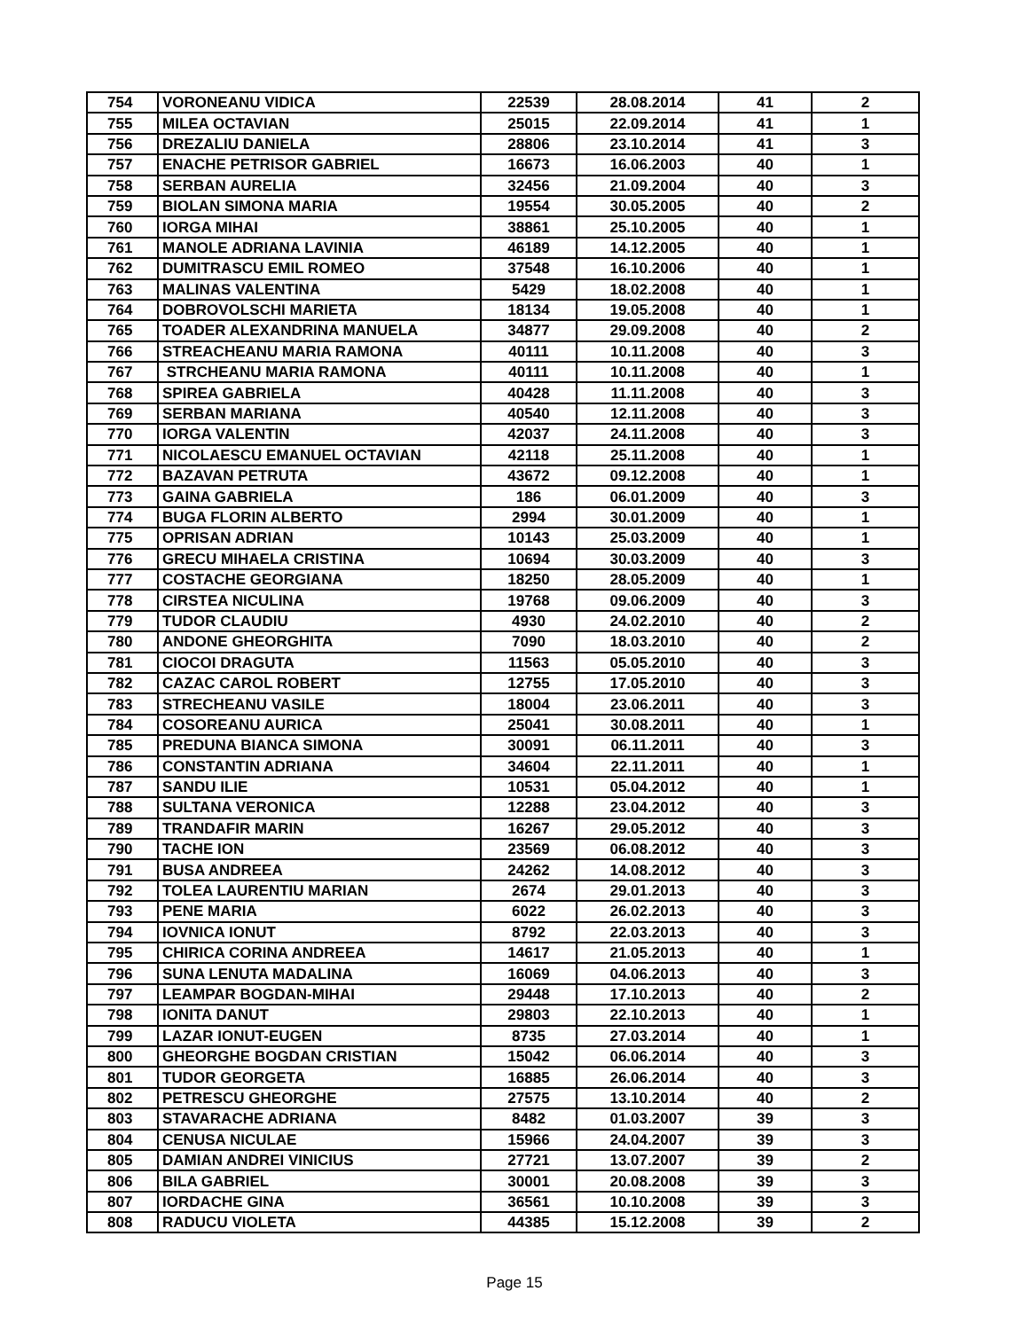| 754 | VORONEANU VIDICA | 22539 | 28.08.2014 | 41 | 2 |
| 755 | MILEA OCTAVIAN | 25015 | 22.09.2014 | 41 | 1 |
| 756 | DREZALIU DANIELA | 28806 | 23.10.2014 | 41 | 3 |
| 757 | ENACHE PETRISOR GABRIEL | 16673 | 16.06.2003 | 40 | 1 |
| 758 | SERBAN AURELIA | 32456 | 21.09.2004 | 40 | 3 |
| 759 | BIOLAN SIMONA MARIA | 19554 | 30.05.2005 | 40 | 2 |
| 760 | IORGA MIHAI | 38861 | 25.10.2005 | 40 | 1 |
| 761 | MANOLE ADRIANA LAVINIA | 46189 | 14.12.2005 | 40 | 1 |
| 762 | DUMITRASCU EMIL ROMEO | 37548 | 16.10.2006 | 40 | 1 |
| 763 | MALINAS VALENTINA | 5429 | 18.02.2008 | 40 | 1 |
| 764 | DOBROVOLSCHI MARIETA | 18134 | 19.05.2008 | 40 | 1 |
| 765 | TOADER ALEXANDRINA MANUELA | 34877 | 29.09.2008 | 40 | 2 |
| 766 | STREACHEANU MARIA RAMONA | 40111 | 10.11.2008 | 40 | 3 |
| 767 | STRCHEANU MARIA RAMONA | 40111 | 10.11.2008 | 40 | 1 |
| 768 | SPIREA GABRIELA | 40428 | 11.11.2008 | 40 | 3 |
| 769 | SERBAN MARIANA | 40540 | 12.11.2008 | 40 | 3 |
| 770 | IORGA VALENTIN | 42037 | 24.11.2008 | 40 | 3 |
| 771 | NICOLAESCU EMANUEL OCTAVIAN | 42118 | 25.11.2008 | 40 | 1 |
| 772 | BAZAVAN PETRUTA | 43672 | 09.12.2008 | 40 | 1 |
| 773 | GAINA GABRIELA | 186 | 06.01.2009 | 40 | 3 |
| 774 | BUGA FLORIN ALBERTO | 2994 | 30.01.2009 | 40 | 1 |
| 775 | OPRISAN ADRIAN | 10143 | 25.03.2009 | 40 | 1 |
| 776 | GRECU MIHAELA CRISTINA | 10694 | 30.03.2009 | 40 | 3 |
| 777 | COSTACHE GEORGIANA | 18250 | 28.05.2009 | 40 | 1 |
| 778 | CIRSTEA NICULINA | 19768 | 09.06.2009 | 40 | 3 |
| 779 | TUDOR CLAUDIU | 4930 | 24.02.2010 | 40 | 2 |
| 780 | ANDONE GHEORGHITA | 7090 | 18.03.2010 | 40 | 2 |
| 781 | CIOCOI DRAGUTA | 11563 | 05.05.2010 | 40 | 3 |
| 782 | CAZAC CAROL ROBERT | 12755 | 17.05.2010 | 40 | 3 |
| 783 | STRECHEANU VASILE | 18004 | 23.06.2011 | 40 | 3 |
| 784 | COSOREANU AURICA | 25041 | 30.08.2011 | 40 | 1 |
| 785 | PREDUNA BIANCA SIMONA | 30091 | 06.11.2011 | 40 | 3 |
| 786 | CONSTANTIN ADRIANA | 34604 | 22.11.2011 | 40 | 1 |
| 787 | SANDU ILIE | 10531 | 05.04.2012 | 40 | 1 |
| 788 | SULTANA VERONICA | 12288 | 23.04.2012 | 40 | 3 |
| 789 | TRANDAFIR MARIN | 16267 | 29.05.2012 | 40 | 3 |
| 790 | TACHE ION | 23569 | 06.08.2012 | 40 | 3 |
| 791 | BUSA ANDREEA | 24262 | 14.08.2012 | 40 | 3 |
| 792 | TOLEA LAURENTIU MARIAN | 2674 | 29.01.2013 | 40 | 3 |
| 793 | PENE MARIA | 6022 | 26.02.2013 | 40 | 3 |
| 794 | IOVNICA IONUT | 8792 | 22.03.2013 | 40 | 3 |
| 795 | CHIRICA CORINA ANDREEA | 14617 | 21.05.2013 | 40 | 1 |
| 796 | SUNA LENUTA MADALINA | 16069 | 04.06.2013 | 40 | 3 |
| 797 | LEAMPAR BOGDAN-MIHAI | 29448 | 17.10.2013 | 40 | 2 |
| 798 | IONITA DANUT | 29803 | 22.10.2013 | 40 | 1 |
| 799 | LAZAR IONUT-EUGEN | 8735 | 27.03.2014 | 40 | 1 |
| 800 | GHEORGHE BOGDAN CRISTIAN | 15042 | 06.06.2014 | 40 | 3 |
| 801 | TUDOR GEORGETA | 16885 | 26.06.2014 | 40 | 3 |
| 802 | PETRESCU GHEORGHE | 27575 | 13.10.2014 | 40 | 2 |
| 803 | STAVARACHE ADRIANA | 8482 | 01.03.2007 | 39 | 3 |
| 804 | CENUSA NICULAE | 15966 | 24.04.2007 | 39 | 3 |
| 805 | DAMIAN ANDREI VINICIUS | 27721 | 13.07.2007 | 39 | 2 |
| 806 | BILA GABRIEL | 30001 | 20.08.2008 | 39 | 3 |
| 807 | IORDACHE GINA | 36561 | 10.10.2008 | 39 | 3 |
| 808 | RADUCU VIOLETA | 44385 | 15.12.2008 | 39 | 2 |
Page 15